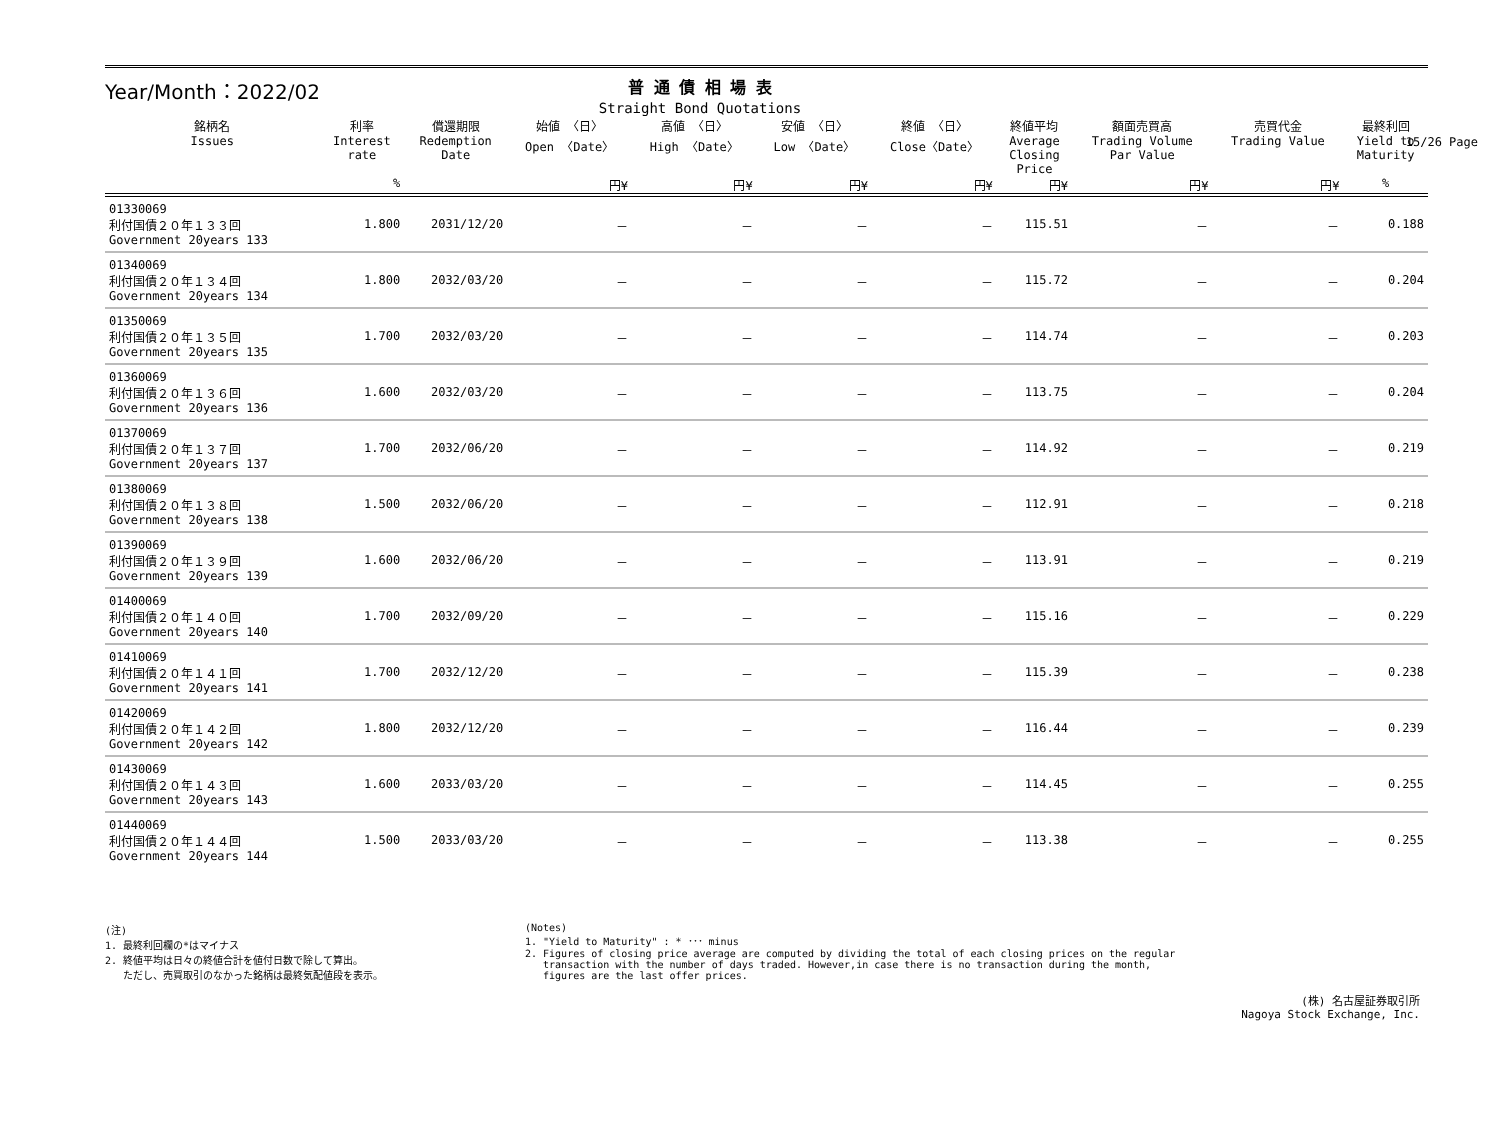Year/Month：2022/02
普 通 債 相 場 表
Straight Bond Quotations
15/26 Page
| 銘柄名 Issues | 利率 Interest rate | 償還期限 Redemption Date | 始値 〈日〉 Open 〈Date〉 | 高値 〈日〉 High 〈Date〉 | 安値 〈日〉 Low 〈Date〉 | 終値 〈日〉 Close〈Date〉 | 終値平均 Average Closing Price | 額面売買高 Trading Volume Par Value | 売買代金 Trading Value | 最終利回 Yield to Maturity |
| --- | --- | --- | --- | --- | --- | --- | --- | --- | --- | --- |
| | % | | 円¥ | 円¥ | 円¥ | 円¥ | 円¥ | 円¥ | 円¥ | % |
| 01330069 利付国債２０年１３３回 Government 20years 133 | 1.800 | 2031/12/20 | － | － | － | － | 115.51 | － | － | 0.188 |
| 01340069 利付国債２０年１３４回 Government 20years 134 | 1.800 | 2032/03/20 | － | － | － | － | 115.72 | － | － | 0.204 |
| 01350069 利付国債２０年１３５回 Government 20years 135 | 1.700 | 2032/03/20 | － | － | － | － | 114.74 | － | － | 0.203 |
| 01360069 利付国債２０年１３６回 Government 20years 136 | 1.600 | 2032/03/20 | － | － | － | － | 113.75 | － | － | 0.204 |
| 01370069 利付国債２０年１３７回 Government 20years 137 | 1.700 | 2032/06/20 | － | － | － | － | 114.92 | － | － | 0.219 |
| 01380069 利付国債２０年１３８回 Government 20years 138 | 1.500 | 2032/06/20 | － | － | － | － | 112.91 | － | － | 0.218 |
| 01390069 利付国債２０年１３９回 Government 20years 139 | 1.600 | 2032/06/20 | － | － | － | － | 113.91 | － | － | 0.219 |
| 01400069 利付国債２０年１４０回 Government 20years 140 | 1.700 | 2032/09/20 | － | － | － | － | 115.16 | － | － | 0.229 |
| 01410069 利付国債２０年１４１回 Government 20years 141 | 1.700 | 2032/12/20 | － | － | － | － | 115.39 | － | － | 0.238 |
| 01420069 利付国債２０年１４２回 Government 20years 142 | 1.800 | 2032/12/20 | － | － | － | － | 116.44 | － | － | 0.239 |
| 01430069 利付国債２０年１４３回 Government 20years 143 | 1.600 | 2033/03/20 | － | － | － | － | 114.45 | － | － | 0.255 |
| 01440069 利付国債２０年１４４回 Government 20years 144 | 1.500 | 2033/03/20 | － | － | － | － | 113.38 | － | － | 0.255 |
(注)
1. 最終利回欄の*はマイナス
2. 終値平均は日々の終値合計を値付日数で除して算出。
ただし、売買取引のなかった銘柄は最終気配値段を表示。
(Notes)
1. "Yield to Maturity" : * ･･･ minus
2. Figures of closing price average are computed by dividing the total of each closing prices on the regular
transaction with the number of days traded. However,in case there is no transaction during the month,
figures are the last offer prices.
(株) 名古屋証券取引所
Nagoya Stock Exchange, Inc.